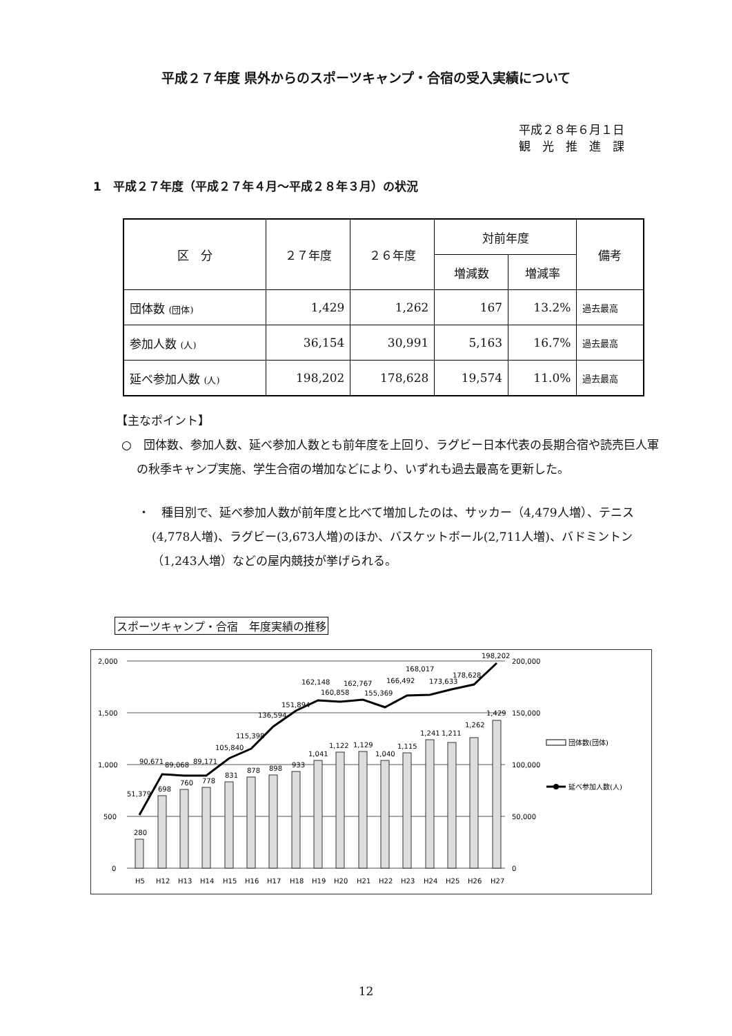平成２７年度 県外からのスポーツキャンプ・合宿の受入実績について
平成２８年６月１日
観　光　推　進　課
1　平成２７年度（平成２７年４月～平成２８年３月）の状況
| 区 分 | ２７年度 | ２６年度 | 対前年度 | | 備考 |
| --- | --- | --- | --- | --- | --- |
| | | | 増減数 | 増減率 | |
| 団体数 (団体) | 1,429 | 1,262 | 167 | 13.2% | 過去最高 |
| 参加人数 (人) | 36,154 | 30,991 | 5,163 | 16.7% | 過去最高 |
| 延べ参加人数 (人) | 198,202 | 178,628 | 19,574 | 11.0% | 過去最高 |
【主なポイント】
○　団体数、参加人数、延べ参加人数とも前年度を上回り、ラグビー日本代表の長期合宿や読売巨人軍の秋季キャンプ実施、学生合宿の増加などにより、いずれも過去最高を更新した。
・　種目別で、延べ参加人数が前年度と比べて増加したのは、サッカー（4,479人増）、テニス(4,778人増)、ラグビー(3,673人増)のほか、バスケットボール(2,711人増)、バドミントン（1,243人増）などの屋内競技が挙げられる。
スポーツキャンプ・合宿　年度実績の推移
2,000
1,500
1,000
500
0
200,000
150,000
100,000
50,000
0
280
698
760
778
831
878
898
933
1,041
1,122
1,129
1,040
1,115
1,241
1,211
1,262
1,429
51,379
90,671
89,068
89,171
105,840
115,398
136,594
151,894
162,148
160,858
162,767
155,369
166,492
168,017
173,633
178,628
198,202
H5
H12
H13
H14
H15
H16
H17
H18
H19
H20
H21
H22
H23
H24
H25
H26
H27
団体数(団体)
延べ参加人数(人)
12